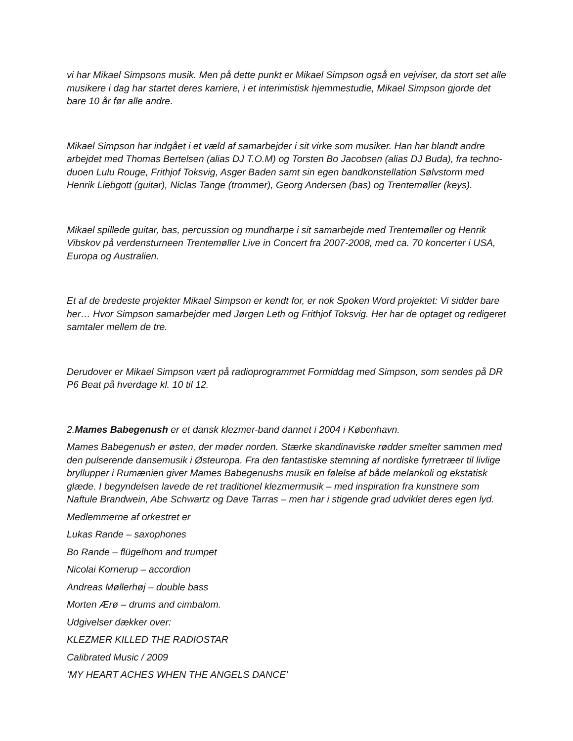vi har Mikael Simpsons musik. Men på dette punkt er Mikael Simpson også en vejviser, da stort set alle musikere i dag har startet deres karriere, i et interimistisk hjemmestudie, Mikael Simpson gjorde det bare 10 år før alle andre.
Mikael Simpson har indgået i et væld af samarbejder i sit virke som musiker. Han har blandt andre arbejdet med Thomas Bertelsen (alias DJ T.O.M) og Torsten Bo Jacobsen (alias DJ Buda), fra techno-duoen Lulu Rouge, Frithjof Toksvig, Asger Baden samt sin egen bandkonstellation Sølvstorm med Henrik Liebgott (guitar), Niclas Tange (trommer), Georg Andersen (bas) og Trentemøller (keys).
Mikael spillede guitar, bas, percussion og mundharpe i sit samarbejde med Trentemøller og Henrik Vibskov på verdensturneen Trentemøller Live in Concert fra 2007-2008, med ca. 70 koncerter i USA, Europa og Australien.
Et af de bredeste projekter Mikael Simpson er kendt for, er nok Spoken Word projektet: Vi sidder bare her… Hvor Simpson samarbejder med Jørgen Leth og Frithjof Toksvig. Her har de optaget og redigeret samtaler mellem de tre.
Derudover er Mikael Simpson vært på radioprogrammet Formiddag med Simpson, som sendes på DR P6 Beat på hverdage kl. 10 til 12.
2.Mames Babegenush er et dansk klezmer-band dannet i 2004 i København.
Mames Babegenush er østen, der møder norden. Stærke skandinaviske rødder smelter sammen med den pulserende dansemusik i Østeuropa. Fra den fantastiske stemning af nordiske fyrretræer til livlige bryllupper i Rumænien giver Mames Babegenushs musik en følelse af både melankoli og ekstatisk glæde. I begyndelsen lavede de ret traditionel klezmermusik – med inspiration fra kunstnere som Naftule Brandwein, Abe Schwartz og Dave Tarras – men har i stigende grad udviklet deres egen lyd.
Medlemmerne af orkestret er
Lukas Rande – saxophones
Bo Rande – flügelhorn and trumpet
Nicolai Kornerup – accordion
Andreas Møllerhøj – double bass
Morten Ærø – drums and cimbalom.
Udgivelser dækker over:
KLEZMER KILLED THE RADIOSTAR
Calibrated Music / 2009
‘MY HEART ACHES WHEN THE ANGELS DANCE’